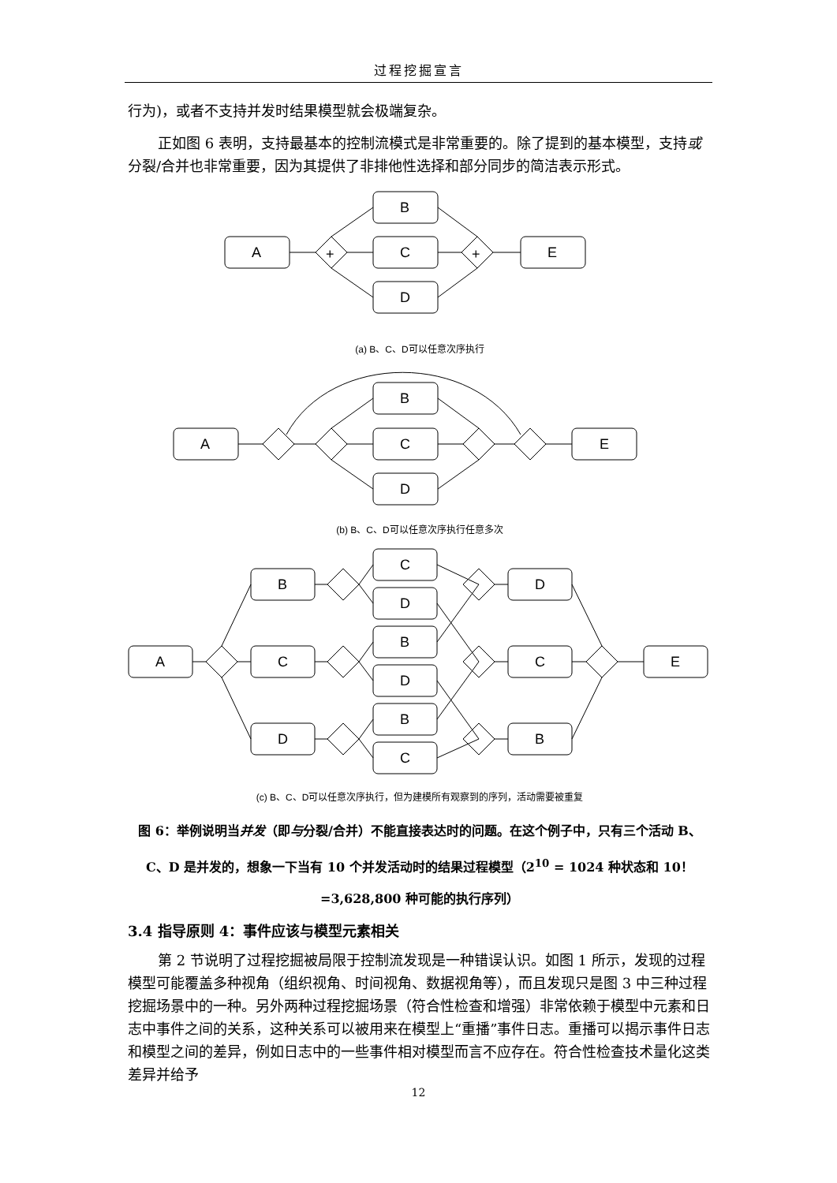过程挖掘宣言
行为)，或者不支持并发时结果模型就会极端复杂。
正如图 6 表明，支持最基本的控制流模式是非常重要的。除了提到的基本模型，支持或分裂/合并也非常重要，因为其提供了非排他性选择和部分同步的简洁表示形式。
A
B
C
D
E
+
+
(a) B、C、D可以任意次序执行
A
B
C
D
E
(b) B、C、D可以任意次序执行任意多次
A
B
C
D
C
D
B
D
B
C
D
C
B
E
(c) B、C、D可以任意次序执行，但为建模所有观察到的序列，活动需要被重复
图 6：举例说明当并发（即与分裂/合并）不能直接表达时的问题。在这个例子中，只有三个活动 B、C、D 是并发的，想象一下当有 10 个并发活动时的结果过程模型（2<sup>10</sup> = 1024 种状态和 10！=3,628,800 种可能的执行序列）
3.4 指导原则 4：事件应该与模型元素相关
第 2 节说明了过程挖掘被局限于控制流发现是一种错误认识。如图 1 所示，发现的过程模型可能覆盖多种视角（组织视角、时间视角、数据视角等），而且发现只是图 3 中三种过程挖掘场景中的一种。另外两种过程挖掘场景（符合性检查和增强）非常依赖于模型中元素和日志中事件之间的关系，这种关系可以被用来在模型上“重播”事件日志。重播可以揭示事件日志和模型之间的差异，例如日志中的一些事件相对模型而言不应存在。符合性检查技术量化这类差异并给予
12